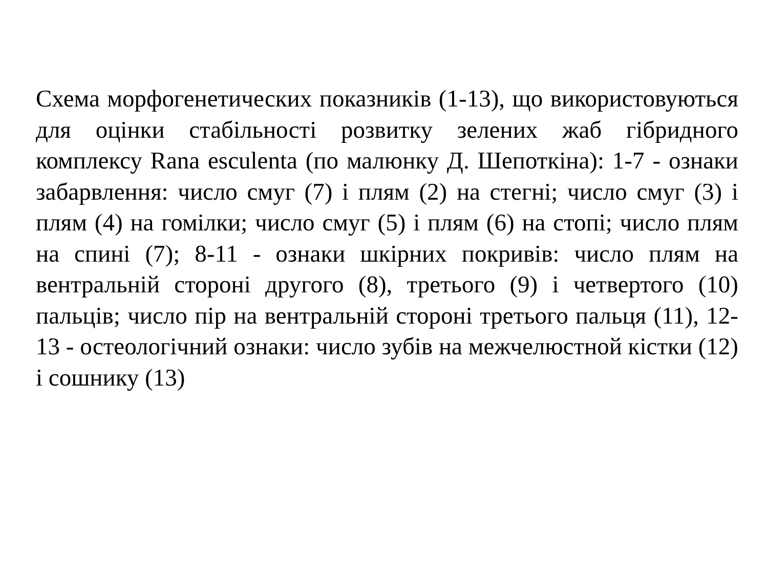Схема морфогенетических показників (1-13), що використовуються для оцінки стабільності розвитку зелених жаб гібридного комплексу Rana esculenta (по малюнку Д. Шепоткіна): 1-7 - ознаки забарвлення: число смуг (7) і плям (2) на стегні; число смуг (3) і плям (4) на гомілки; число смуг (5) і плям (6) на стопі; число плям на спині (7); 8-11 - ознаки шкірних покривів: число плям на вентральній стороні другого (8), третього (9) і четвертого (10) пальців; число пір на вентральній стороні третього пальця (11), 12-13 - остеологічний ознаки: число зубів на межчелюстной кістки (12) і сошнику (13)